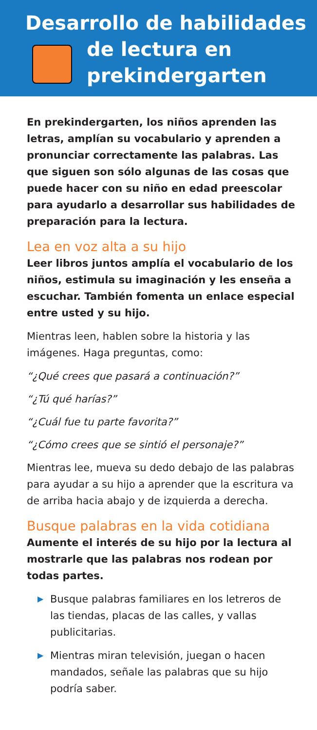Desarrollo de habilidades
de lectura en
prekindergarten
En prekindergarten, los niños aprenden las letras, amplían su vocabulario y aprenden a pronunciar correctamente las palabras. Las que siguen son sólo algunas de las cosas que puede hacer con su niño en edad preescolar para ayudarlo a desarrollar sus habilidades de preparación para la lectura.
Lea en voz alta a su hijo
Leer libros juntos amplía el vocabulario de los niños, estimula su imaginación y les enseña a escuchar. También fomenta un enlace especial entre usted y su hijo.
Mientras leen, hablen sobre la historia y las imágenes. Haga preguntas, como:
“¿Qué crees que pasará a continuación?”
“¿Tú qué harías?”
“¿Cuál fue tu parte favorita?”
“¿Cómo crees que se sintió el personaje?”
Mientras lee, mueva su dedo debajo de las palabras para ayudar a su hijo a aprender que la escritura va de arriba hacia abajo y de izquierda a derecha.
Busque palabras en la vida cotidiana
Aumente el interés de su hijo por la lectura al mostrarle que las palabras nos rodean por todas partes.
▶ Busque palabras familiares en los letreros de las tiendas, placas de las calles, y vallas publicitarias.
▶ Mientras miran televisión, juegan o hacen mandados, señale las palabras que su hijo podría saber.